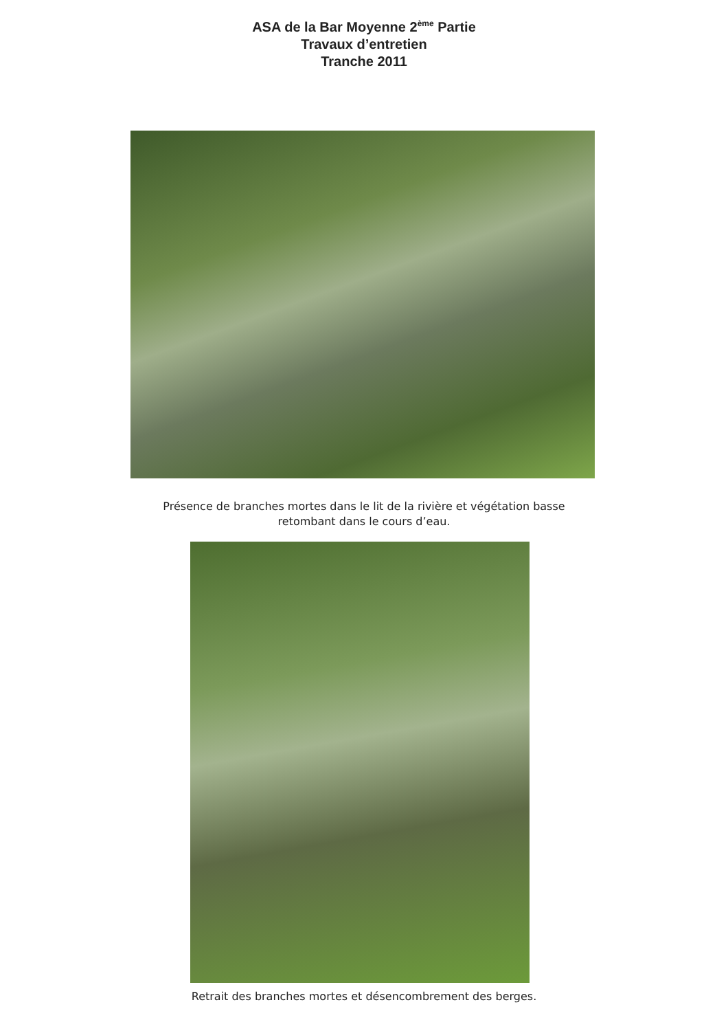ASA de la Bar Moyenne 2<sup>ème</sup> Partie
Travaux d’entretien
Tranche 2011
Présence de branches mortes dans le lit de la rivière et végétation basse
retombant dans le cours d’eau.
Retrait des branches mortes et désencombrement des berges.